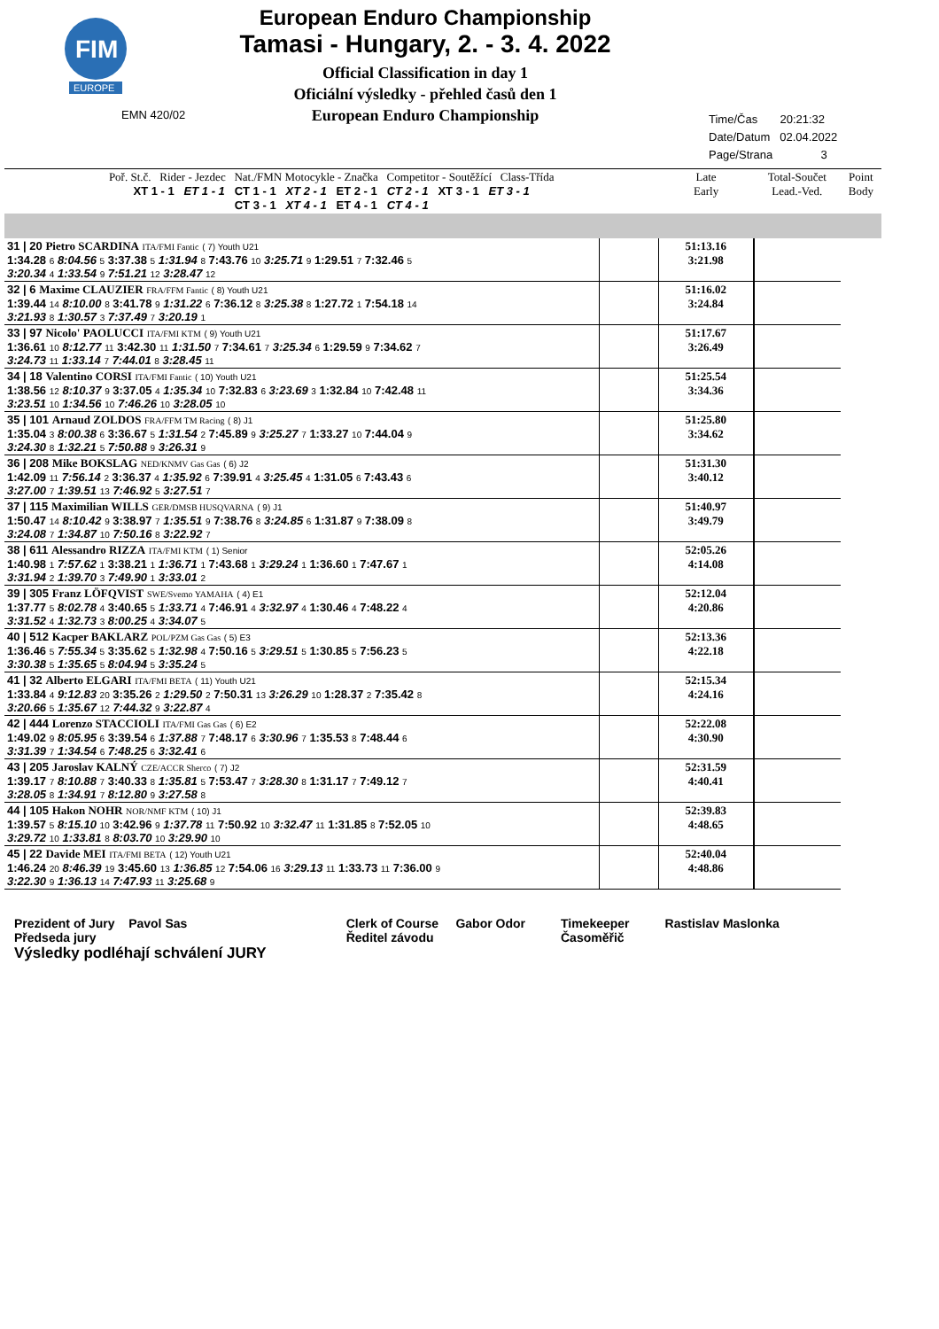FIM
EUROPE
EMN 420/02
European Enduro Championship
Tamasi - Hungary, 2. - 3. 4. 2022
Official Classification in day 1
Oficiální výsledky - přehled časů den 1
European Enduro Championship
Time/Čas 20:21:32
Date/Datum 02.04.2022
Page/Strana 3
| Poř. St.č. Rider - Jezdec Nat./FMN Motocykle - Značka Competitor - Soutěžící Class-Třída XT 1 - 1 ET 1 - 1 CT 1 - 1 XT 2 - 1 ET 2 - 1 CT 2 - 1 XT 3 - 1 ET 3 - 1 CT 3 - 1 XT 4 - 1 ET 4 - 1 CT 4 - 1 | | Late Early | Total-Součet Lead.-Ved. | Point Body |
| --- | --- | --- | --- | --- |
| 31 / 20 Pietro SCARDINA ITA/FMI Fantic ( 7) Youth U21 1:34.28 6 8:04.56 5 3:37.38 5 1:31.94 8 7:43.76 10 3:25.71 9 1:29.51 7 7:32.46 5 3:20.34 4 1:33.54 9 7:51.21 12 3:28.47 12 | | 51:13.16 3:21.98 | | |
| 32 / 6 Maxime CLAUZIER FRA/FFM Fantic ( 8) Youth U21 1:39.44 14 8:10.00 8 3:41.78 9 1:31.22 6 7:36.12 8 3:25.38 8 1:27.72 1 7:54.18 14 3:21.93 8 1:30.57 3 7:37.49 7 3:20.19 1 | | 51:16.02 3:24.84 | | |
| 33 / 97 Nicolo' PAOLUCCI ITA/FMI KTM ( 9) Youth U21 1:36.61 10 8:12.77 11 3:42.30 11 1:31.50 7 7:34.61 7 3:25.34 6 1:29.59 9 7:34.62 7 3:24.73 11 1:33.14 7 7:44.01 8 3:28.45 11 | | 51:17.67 3:26.49 | | |
| 34 / 18 Valentino CORSI ITA/FMI Fantic ( 10) Youth U21 1:38.56 12 8:10.37 9 3:37.05 4 1:35.34 10 7:32.83 6 3:23.69 3 1:32.84 10 7:42.48 11 3:23.51 10 1:34.56 10 7:46.26 10 3:28.05 10 | | 51:25.54 3:34.36 | | |
| 35 / 101 Arnaud ZOLDOS FRA/FFM TM Racing ( 8) J1 1:35.04 3 8:00.38 6 3:36.67 5 1:31.54 2 7:45.89 9 3:25.27 7 1:33.27 10 7:44.04 9 3:24.30 8 1:32.21 5 7:50.88 9 3:26.31 9 | | 51:25.80 3:34.62 | | |
| 36 / 208 Mike BOKSLAG NED/KNMV Gas Gas ( 6) J2 1:42.09 11 7:56.14 2 3:36.37 4 1:35.92 6 7:39.91 4 3:25.45 4 1:31.05 6 7:43.43 6 3:27.00 7 1:39.51 13 7:46.92 5 3:27.51 7 | | 51:31.30 3:40.12 | | |
| 37 / 115 Maximilian WILLS GER/DMSB HUSQVARNA ( 9) J1 1:50.47 14 8:10.42 9 3:38.97 7 1:35.51 9 7:38.76 8 3:24.85 6 1:31.87 9 7:38.09 8 3:24.08 7 1:34.87 10 7:50.16 8 3:22.92 7 | | 51:40.97 3:49.79 | | |
| 38 / 611 Alessandro RIZZA ITA/FMI KTM ( 1) Senior 1:40.98 1 7:57.62 1 3:38.21 1 1:36.71 1 7:43.68 1 3:29.24 1 1:36.60 1 7:47.67 1 3:31.94 2 1:39.70 3 7:49.90 1 3:33.01 2 | | 52:05.26 4:14.08 | | |
| 39 / 305 Franz LÖFQVIST SWE/Svemo YAMAHA ( 4) E1 1:37.77 5 8:02.78 4 3:40.65 5 1:33.71 4 7:46.91 4 3:32.97 4 1:30.46 4 7:48.22 4 3:31.52 4 1:32.73 3 8:00.25 4 3:34.07 5 | | 52:12.04 4:20.86 | | |
| 40 / 512 Kacper BAKLARZ POL/PZM Gas Gas ( 5) E3 1:36.46 5 7:55.34 5 3:35.62 5 1:32.98 4 7:50.16 5 3:29.51 5 1:30.85 5 7:56.23 5 3:30.38 5 1:35.65 5 8:04.94 5 3:35.24 5 | | 52:13.36 4:22.18 | | |
| 41 / 32 Alberto ELGARI ITA/FMI BETA ( 11) Youth U21 1:33.84 4 9:12.83 20 3:35.26 2 1:29.50 2 7:50.31 13 3:26.29 10 1:28.37 2 7:35.42 8 3:20.66 5 1:35.67 12 7:44.32 9 3:22.87 4 | | 52:15.34 4:24.16 | | |
| 42 / 444 Lorenzo STACCIOLI ITA/FMI Gas Gas ( 6) E2 1:49.02 9 8:05.95 6 3:39.54 6 1:37.88 7 7:48.17 6 3:30.96 7 1:35.53 8 7:48.44 6 3:31.39 7 1:34.54 6 7:48.25 6 3:32.41 6 | | 52:22.08 4:30.90 | | |
| 43 / 205 Jaroslav KALNÝ CZE/ACCR Sherco ( 7) J2 1:39.17 7 8:10.88 7 3:40.33 8 1:35.81 5 7:53.47 7 3:28.30 8 1:31.17 7 7:49.12 7 3:28.05 8 1:34.91 7 8:12.80 9 3:27.58 8 | | 52:31.59 4:40.41 | | |
| 44 / 105 Hakon NOHR NOR/NMF KTM ( 10) J1 1:39.57 5 8:15.10 10 3:42.96 9 1:37.78 11 7:50.92 10 3:32.47 11 1:31.85 8 7:52.05 10 3:29.72 10 1:33.81 8 8:03.70 10 3:29.90 10 | | 52:39.83 4:48.65 | | |
| 45 / 22 Davide MEI ITA/FMI BETA ( 12) Youth U21 1:46.24 20 8:46.39 19 3:45.60 13 1:36.85 12 7:54.06 16 3:29.13 11 1:33.73 11 7:36.00 9 3:22.30 9 1:36.13 14 7:47.93 11 3:25.68 9 | | 52:40.04 4:48.86 | | |
Prezident of Jury Pavol Sas
Předseda jury
Výsledky podléhají schválení JURY
Clerk of Course Gabor Odor
Ředitel závodu
Timekeeper
Časoměřič
Rastislav Maslonka